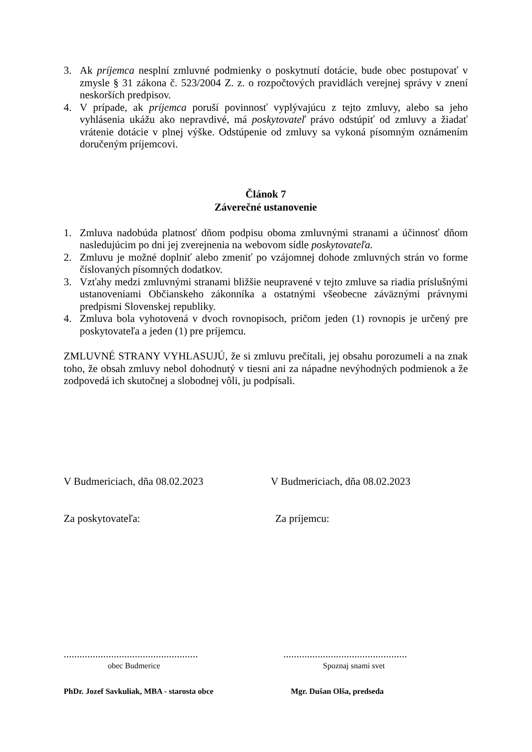3. Ak príjemca nesplní zmluvné podmienky o poskytnutí dotácie, bude obec postupovať v zmysle § 31 zákona č. 523/2004 Z. z. o rozpočtových pravidlách verejnej správy v znení neskorších predpisov.
4. V prípade, ak príjemca poruší povinnosť vyplývajúcu z tejto zmluvy, alebo sa jeho vyhlásenia ukážu ako nepravdivé, má poskytovateľ právo odstúpiť od zmluvy a žiadať vrátenie dotácie v plnej výške. Odstúpenie od zmluvy sa vykoná písomným oznámením doručeným príjemcovi.
Článok 7
Záverečné ustanovenie
1. Zmluva nadobúda platnosť dňom podpisu oboma zmluvnými stranami a účinnosť dňom nasledujúcim po dni jej zverejnenia na webovom sídle poskytovateľa.
2. Zmluvu je možné doplniť alebo zmeniť po vzájomnej dohode zmluvných strán vo forme číslovaných písomných dodatkov.
3. Vzťahy medzi zmluvnými stranami bližšie neupravené v tejto zmluve sa riadia príslušnými ustanoveniami Občianskeho zákonníka a ostatnými všeobecne záväznými právnymi predpismi Slovenskej republiky.
4. Zmluva bola vyhotovená v dvoch rovnopisoch, pričom jeden (1) rovnopis je určený pre poskytovateľa a jeden (1) pre príjemcu.
ZMLUVNÉ STRANY VYHLASUJÚ, že si zmluvu prečítali, jej obsahu porozumeli a na znak toho, že obsah zmluvy nebol dohodnutý v tiesni ani za nápadne nevýhodných podmienok a že zodpovedá ich skutočnej a slobodnej vôli, ju podpísali.
V Budmericiach, dňa 08.02.2023 V Budmericiach, dňa 08.02.2023
Za poskytovateľa: Za príjemcu:
...................................................
...............................................
obec Budmerice Spoznaj snami svet
PhDr. Jozef Savkuliak, MBA - starosta obce
Mgr. Dušan Olša, predseda